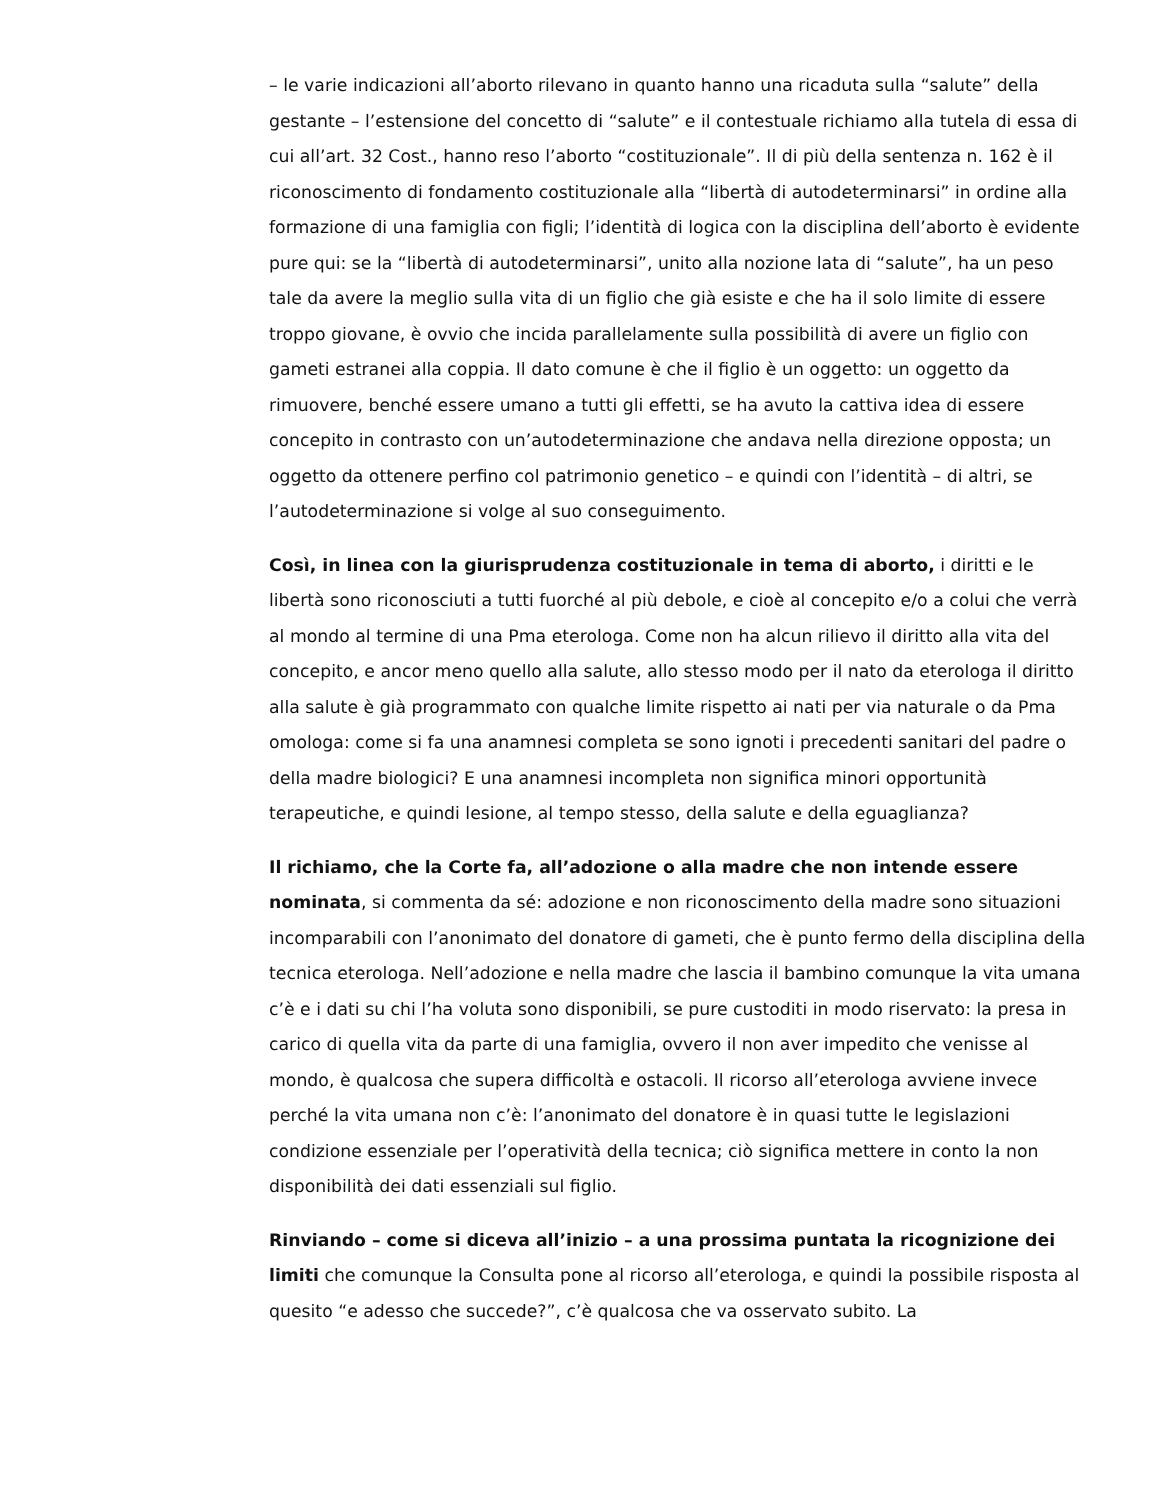– le varie indicazioni all’aborto rilevano in quanto hanno una ricaduta sulla “salute” della gestante – l’estensione del concetto di “salute” e il contestuale richiamo alla tutela di essa di cui all’art. 32 Cost., hanno reso l’aborto “costituzionale”. Il di più della sentenza n. 162 è il riconoscimento di fondamento costituzionale alla “libertà di autodeterminarsi” in ordine alla formazione di una famiglia con figli; l’identità di logica con la disciplina dell’aborto è evidente pure qui: se la “libertà di autodeterminarsi”, unito alla nozione lata di “salute”, ha un peso tale da avere la meglio sulla vita di un figlio che già esiste e che ha il solo limite di essere troppo giovane, è ovvio che incida parallelamente sulla possibilità di avere un figlio con gameti estranei alla coppia. Il dato comune è che il figlio è un oggetto: un oggetto da rimuovere, benché essere umano a tutti gli effetti, se ha avuto la cattiva idea di essere concepito in contrasto con un’autodeterminazione che andava nella direzione opposta; un oggetto da ottenere perfino col patrimonio genetico – e quindi con l’identità – di altri, se l’autodeterminazione si volge al suo conseguimento.
Così, in linea con la giurisprudenza costituzionale in tema di aborto, i diritti e le libertà sono riconosciuti a tutti fuorché al più debole, e cioè al concepito e/o a colui che verrà al mondo al termine di una Pma eterologa. Come non ha alcun rilievo il diritto alla vita del concepito, e ancor meno quello alla salute, allo stesso modo per il nato da eterologa il diritto alla salute è già programmato con qualche limite rispetto ai nati per via naturale o da Pma omologa: come si fa una anamnesi completa se sono ignoti i precedenti sanitari del padre o della madre biologici? E una anamnesi incompleta non significa minori opportunità terapeutiche, e quindi lesione, al tempo stesso, della salute e della eguaglianza?
Il richiamo, che la Corte fa, all’adozione o alla madre che non intende essere nominata, si commenta da sé: adozione e non riconoscimento della madre sono situazioni incomparabili con l’anonimato del donatore di gameti, che è punto fermo della disciplina della tecnica eterologa. Nell’adozione e nella madre che lascia il bambino comunque la vita umana c’è e i dati su chi l’ha voluta sono disponibili, se pure custoditi in modo riservato: la presa in carico di quella vita da parte di una famiglia, ovvero il non aver impedito che venisse al mondo, è qualcosa che supera difficoltà e ostacoli. Il ricorso all’eterologa avviene invece perché la vita umana non c’è: l’anonimato del donatore è in quasi tutte le legislazioni condizione essenziale per l’operatività della tecnica; ciò significa mettere in conto la non disponibilità dei dati essenziali sul figlio.
Rinviando – come si diceva all’inizio – a una prossima puntata la ricognizione dei limiti che comunque la Consulta pone al ricorso all’eterologa, e quindi la possibile risposta al quesito “e adesso che succede?”, c’è qualcosa che va osservato subito. La